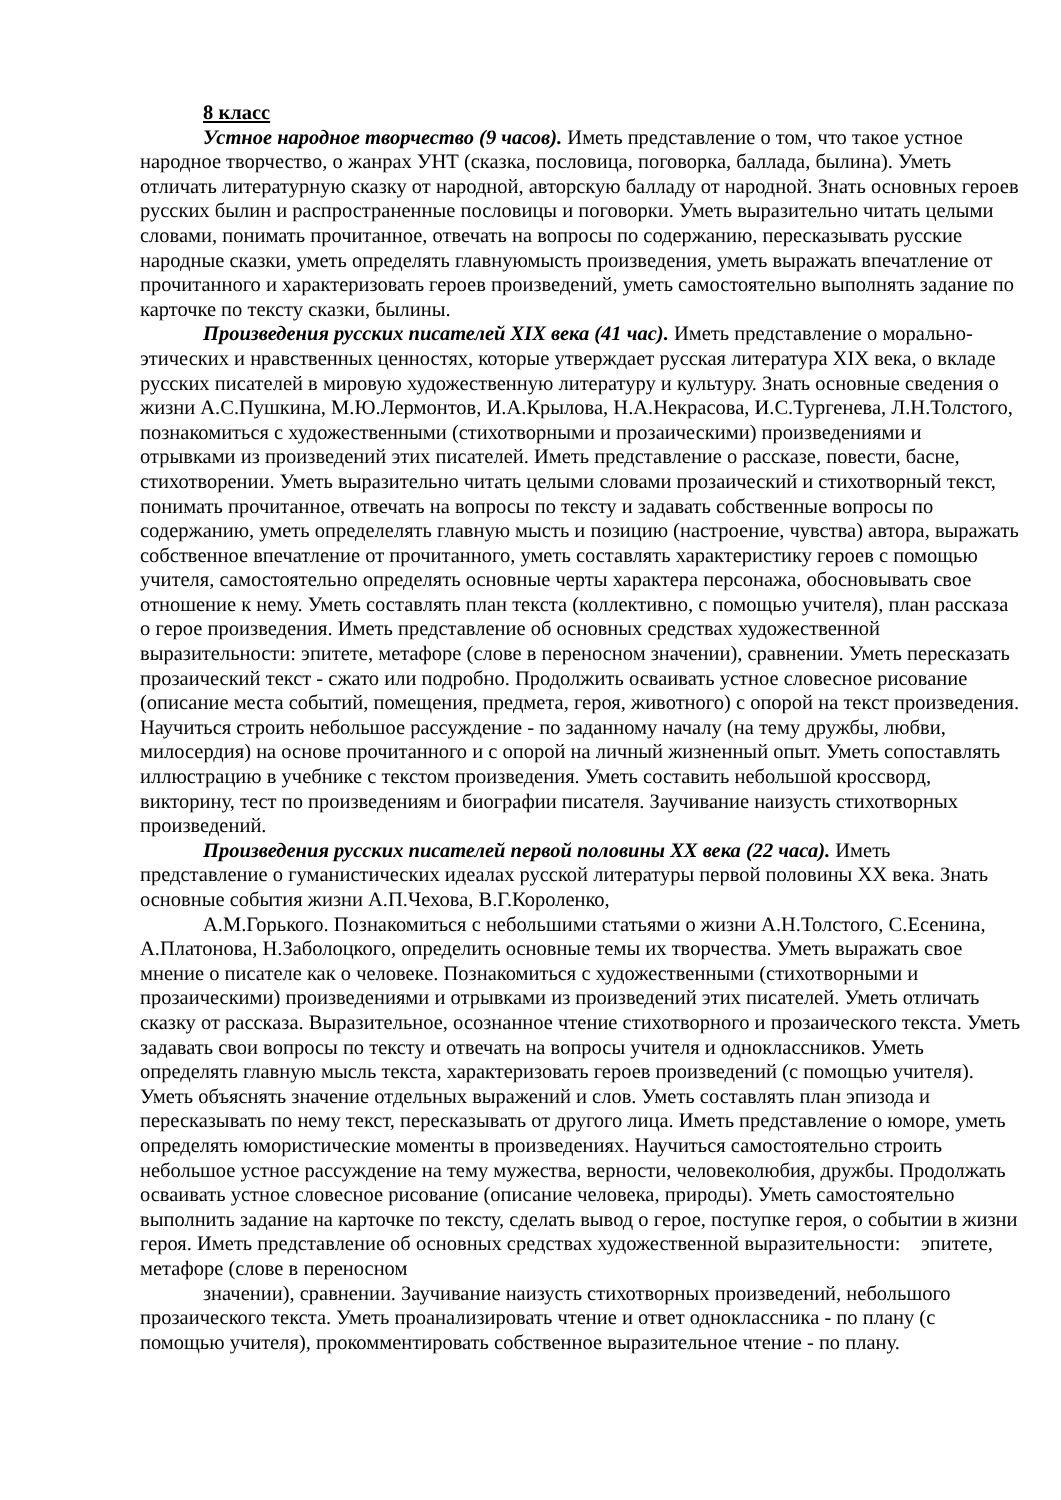8 класс
Устное народное творчество (9 часов). Иметь представление о том, что такое устное народное творчество, о жанрах УНТ (сказка, пословица, поговорка, баллада, былина). Уметь отличать литературную сказку от народной, авторскую балладу от народной. Знать основных героев русских былин и распространенные пословицы и поговорки. Уметь выразительно читать целыми словами, понимать прочитанное, отвечать на вопросы по содержанию, пересказывать русские народные сказки, уметь определять главнуюмысть произведения, уметь выражать впечатление от прочитанного и характеризовать героев произведений, уметь самостоятельно выполнять задание по карточке по тексту сказки, былины.
Произведения русских писателей XIX века (41 час). Иметь представление о морально-этических и нравственных ценностях, которые утверждает русская литература XIX века, о вкладе русских писателей в мировую художественную литературу и культуру. Знать основные сведения о жизни А.С.Пушкина, М.Ю.Лермонтов, И.А.Крылова, Н.А.Некрасова, И.С.Тургенева, Л.Н.Толстого, познакомиться с художественными (стихотворными и прозаическими) произведениями и отрывками из произведений этих писателей. Иметь представление о рассказе, повести, басне, стихотворении. Уметь выразительно читать целыми словами прозаический и стихотворный текст, понимать прочитанное, отвечать на вопросы по тексту и задавать собственные вопросы по содержанию, уметь определелять главную мысть и позицию (настроение, чувства) автора, выражать собственное впечатление от прочитанного, уметь составлять характеристику героев с помощью учителя, самостоятельно определять основные черты характера персонажа, обосновывать свое отношение к нему. Уметь составлять план текста (коллективно, с помощью учителя), план рассказа о герое произведения. Иметь представление об основных средствах художественной выразительности: эпитете, метафоре (слове в переносном значении), сравнении. Уметь пересказать прозаический текст - сжато или подробно. Продолжить осваивать устное словесное рисование (описание места событий, помещения, предмета, героя, животного) с опорой на текст произведения. Научиться строить небольшое рассуждение - по заданному началу (на тему дружбы, любви, милосердия) на основе прочитанного и с опорой на личный жизненный опыт. Уметь сопоставлять иллюстрацию в учебнике с текстом произведения. Уметь составить небольшой кроссворд, викторину, тест по произведениям и биографии писателя. Заучивание наизусть стихотворных произведений.
Произведения русских писателей первой половины XX века (22 часа). Иметь представление о гуманистических идеалах русской литературы первой половины XX века. Знать основные события жизни А.П.Чехова, В.Г.Короленко,
А.М.Горького. Познакомиться с небольшими статьями о жизни А.Н.Толстого, С.Есенина, А.Платонова, Н.Заболоцкого, определить основные темы их творчества. Уметь выражать свое мнение о писателе как о человеке. Познакомиться с художественными (стихотворными и прозаическими) произведениями и отрывками из произведений этих писателей. Уметь отличать сказку от рассказа. Выразительное, осознанное чтение стихотворного и прозаического текста. Уметь задавать свои вопросы по тексту и отвечать на вопросы учителя и одноклассников. Уметь определять главную мысль текста, характеризовать героев произведений (с помощью учителя). Уметь объяснять значение отдельных выражений и слов. Уметь составлять план эпизода и пересказывать по нему текст, пересказывать от другого лица. Иметь представление о юморе, уметь определять юмористические моменты в произведениях. Научиться самостоятельно строить небольшое устное рассуждение на тему мужества, верности, человеколюбия, дружбы. Продолжать осваивать устное словесное рисование (описание человека, природы). Уметь самостоятельно выполнить задание на карточке по тексту, сделать вывод о герое, поступке героя, о событии в жизни героя. Иметь представление об основных средствах художественной выразительности: эпитете, метафоре (слове в переносном
значении), сравнении. Заучивание наизусть стихотворных произведений, небольшого прозаического текста. Уметь проанализировать чтение и ответ одноклассника - по плану (с помощью учителя), прокомментировать собственное выразительное чтение - по плану.